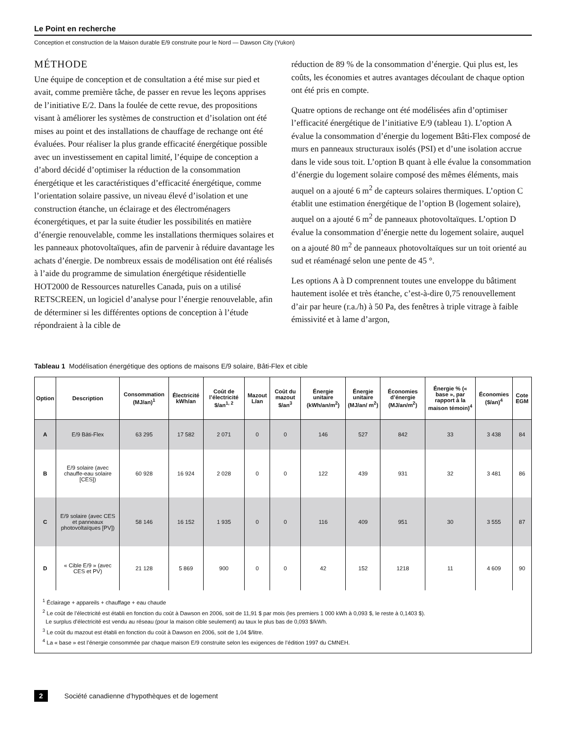Le Point en recherche
Conception et construction de la Maison durable E/9 construite pour le Nord — Dawson City (Yukon)
MÉTHODE
Une équipe de conception et de consultation a été mise sur pied et avait, comme première tâche, de passer en revue les leçons apprises de l’initiative E/2. Dans la foulée de cette revue, des propositions visant à améliorer les systèmes de construction et d’isolation ont été mises au point et des installations de chauffage de rechange ont été évaluées. Pour réaliser la plus grande efficacité énergétique possible avec un investissement en capital limité, l’équipe de conception a d’abord décidé d’optimiser la réduction de la consommation énergétique et les caractéristiques d’efficacité énergétique, comme l’orientation solaire passive, un niveau élevé d’isolation et une construction étanche, un éclairage et des électroménagers éconergétiques, et par la suite étudier les possibilités en matière d’énergie renouvelable, comme les installations thermiques solaires et les panneaux photovoltaïques, afin de parvenir à réduire davantage les achats d’énergie. De nombreux essais de modélisation ont été réalisés à l’aide du programme de simulation énergétique résidentielle HOT2000 de Ressources naturelles Canada, puis on a utilisé RETSCREEN, un logiciel d’analyse pour l’énergie renouvelable, afin de déterminer si les différentes options de conception à l’étude répondraient à la cible de
réduction de 89 % de la consommation d’énergie. Qui plus est, les coûts, les économies et autres avantages découlant de chaque option ont été pris en compte.
Quatre options de rechange ont été modélisées afin d’optimiser l’efficacité énergétique de l’initiative E/9 (tableau 1). L’option A évalue la consommation d’énergie du logement Bâti-Flex composé de murs en panneaux structuraux isolés (PSI) et d’une isolation accrue dans le vide sous toit. L’option B quant à elle évalue la consommation d’énergie du logement solaire composé des mêmes éléments, mais auquel on a ajouté 6 m<sup>2</sup> de capteurs solaires thermiques. L’option C établit une estimation énergétique de l’option B (logement solaire), auquel on a ajouté 6 m<sup>2</sup> de panneaux photovoltaïques. L’option D évalue la consommation d’énergie nette du logement solaire, auquel on a ajouté 80 m<sup>2</sup> de panneaux photovoltaïques sur un toit orienté au sud et réaménagé selon une pente de 45 °.
Les options A à D comprennent toutes une enveloppe du bâtiment hautement isolée et très étanche, c’est-à-dire 0,75 renouvellement d’air par heure (r.a./h) à 50 Pa, des fenêtres à triple vitrage à faible émissivité et à lame d’argon,
Tableau 1 Modélisation énergétique des options de maisons E/9 solaire, Bâti-Flex et cible
| Option | Description | Consommation (MJ/an)<sup>1</sup> | Électricité kWh/an | Coût de l’électricité $/an<sup>1, 2</sup> | Mazout L/an | Coût du mazout $/an<sup>3</sup> | Énergie unitaire (kWh/an/m<sup>2</sup>) | Énergie unitaire (MJ/an/ m<sup>2</sup>) | Économies d’énergie (MJ/an/m<sup>2</sup>) | Énergie % (« base », par rapport à la maison témoin)<sup>4</sup> | Économies ($/an)<sup>4</sup> | Cote EGM |
| --- | --- | --- | --- | --- | --- | --- | --- | --- | --- | --- | --- | --- |
| A | E/9 Bâti-Flex | 63 295 | 17 582 | 2 071 | 0 | 0 | 146 | 527 | 842 | 33 | 3 438 | 84 |
| B | E/9 solaire (avec chauffe-eau solaire [CES]) | 60 928 | 16 924 | 2 028 | 0 | 0 | 122 | 439 | 931 | 32 | 3 481 | 86 |
| C | E/9 solaire (avec CES et panneaux photovoltaïques [PV]) | 58 146 | 16 152 | 1 935 | 0 | 0 | 116 | 409 | 951 | 30 | 3 555 | 87 |
| D | « Cible E/9 » (avec CES et PV) | 21 128 | 5 869 | 900 | 0 | 0 | 42 | 152 | 1218 | 11 | 4 609 | 90 |
<sup>1</sup> Éclairage + appareils + chauffage + eau chaude
<sup>2</sup> Le coût de l’électricité est établi en fonction du coût à Dawson en 2006, soit de 11,91 $ par mois (les premiers 1 000 kWh à 0,093 $, le reste à 0,1403 $).
Le surplus d’électricité est vendu au réseau (pour la maison cible seulement) au taux le plus bas de 0,093 $/kWh.
<sup>3</sup> Le coût du mazout est établi en fonction du coût à Dawson en 2006, soit de 1,04 $/litre.
<sup>4</sup> La « base » est l’énergie consommée par chaque maison E/9 construite selon les exigences de l’édition 1997 du CMNEH.
2 Société canadienne d’hypothèques et de logement